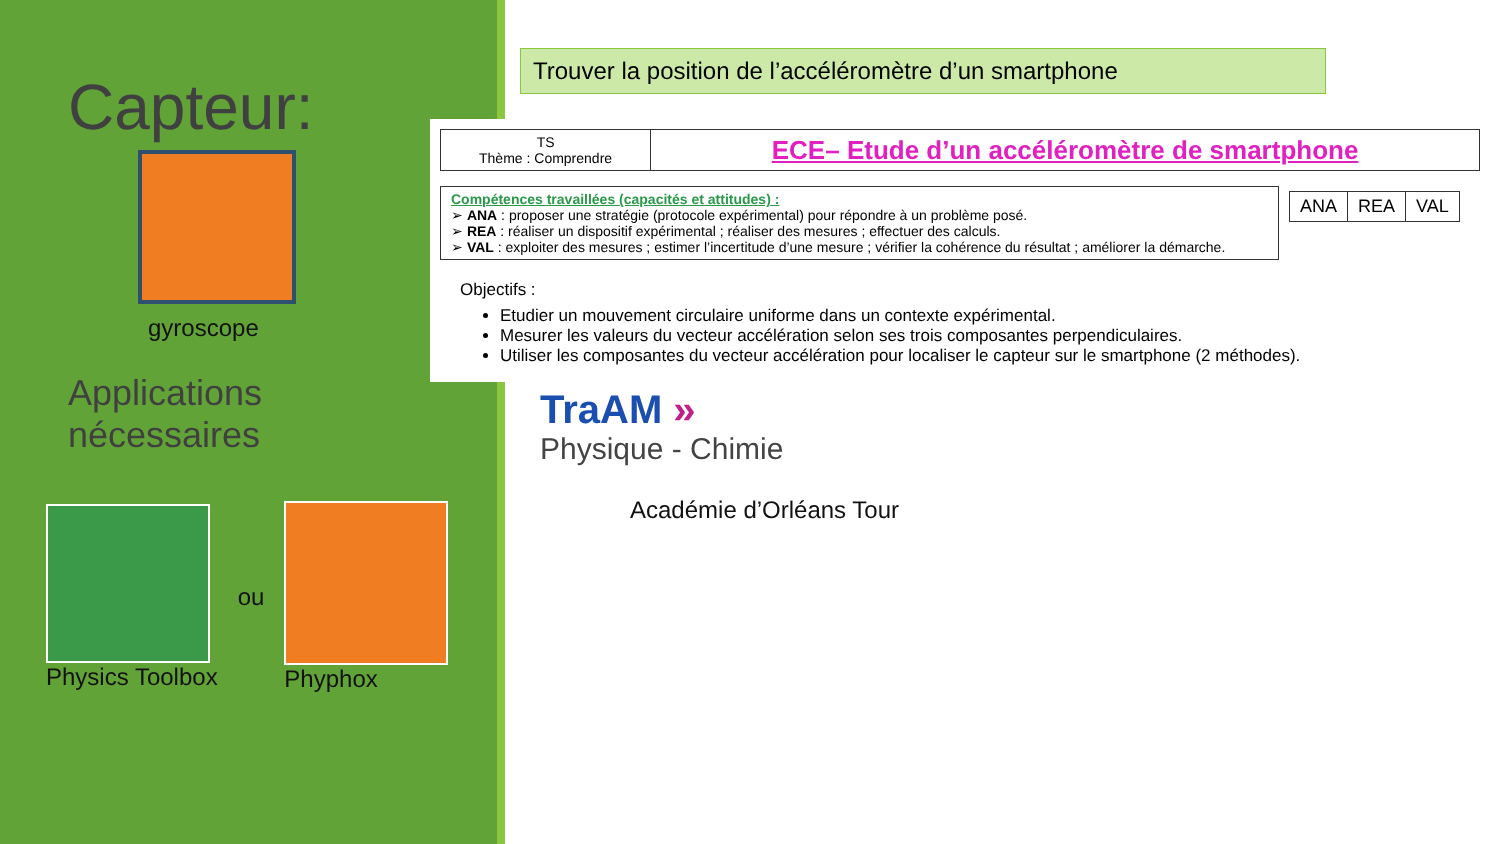Capteur:
gyroscope
Applications
nécessaires
Physics Toolbox ou Phyphox
Trouver la position de l’accéléromètre d’un smartphone
| TS Thème : Comprendre | ECE– Etude d’un accéléromètre de smartphone |
| Compétences travaillées (capacités et attitudes) : ➢ ANA : proposer une stratégie (protocole expérimental) pour répondre à un problème posé. ➢ REA : réaliser un dispositif expérimental ; réaliser des mesures ; effectuer des calculs. ➢ VAL : exploiter des mesures ; estimer l’incertitude d’une mesure ; vérifier la cohérence du résultat ; améliorer la démarche. | / ANA / REA / VAL / |
Objectifs :
Etudier un mouvement circulaire uniforme dans un contexte expérimental.
Mesurer les valeurs du vecteur accélération selon ses trois composantes perpendiculaires.
Utiliser les composantes du vecteur accélération pour localiser le capteur sur le smartphone (2 méthodes).
TraAM »
Physique - Chimie
Académie d’Orléans Tour